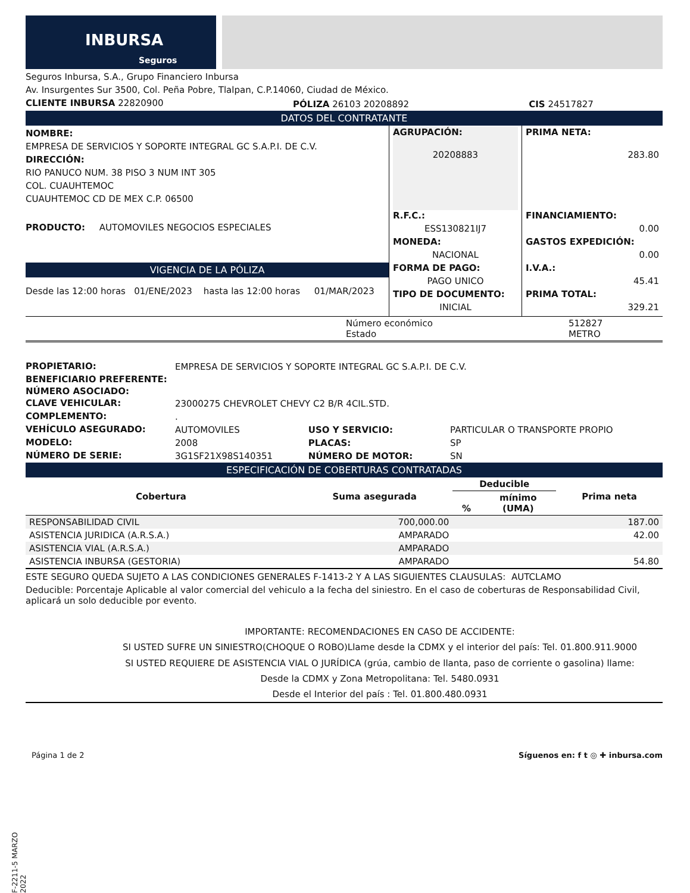INBURSA
Seguros
Seguros Inbursa, S.A., Grupo Financiero Inbursa
Av. Insurgentes Sur 3500, Col. Peña Pobre, Tlalpan, C.P.14060, Ciudad de México.
| CLIENTE INBURSA 22820900 | PÓLIZA 26103 20208892 | CIS 24517827 |
DATOS DEL CONTRATANTE
| NOMBRE: EMPRESA DE SERVICIOS Y SOPORTE INTEGRAL GC S.A.P.I. DE C.V. DIRECCIÓN: RIO PANUCO NUM. 38 PISO 3 NUM INT 305 COL. CUAUHTEMOC CUAUHTEMOC CD DE MEX C.P. 06500 PRODUCTO: AUTOMOVILES NEGOCIOS ESPECIALES VIGENCIA DE LA PÓLIZA Desde las 12:00 horas 01/ENE/2023 hasta las 12:00 horas 01/MAR/2023 | AGRUPACIÓN: 20208883 R.F.C.: ESS130821IJ7 MONEDA: NACIONAL FORMA DE PAGO: PAGO UNICO TIPO DE DOCUMENTO: INICIAL | PRIMA NETA: 283.80 FINANCIAMIENTO: 0.00 GASTOS EXPEDICIÓN: 0.00 I.V.A.: 45.41 PRIMA TOTAL: 329.21 |
| | Número económico Estado | 512827 METRO |
| PROPIETARIO: | EMPRESA DE SERVICIOS Y SOPORTE INTEGRAL GC S.A.P.I. DE C.V. | | |
| BENEFICIARIO PREFERENTE: | | | |
| NÚMERO ASOCIADO: | | | |
| CLAVE VEHICULAR: | 23000275 CHEVROLET CHEVY C2 B/R 4CIL.STD. | | |
| COMPLEMENTO: | . | | |
| VEHÍCULO ASEGURADO: | AUTOMOVILES | USO Y SERVICIO: | PARTICULAR O TRANSPORTE PROPIO |
| MODELO: | 2008 | PLACAS: | SP |
| NÚMERO DE SERIE: | 3G1SF21X98S140351 | NÚMERO DE MOTOR: | SN |
ESPECIFICACIÓN DE COBERTURAS CONTRATADAS
| Cobertura | Suma asegurada | Deducible | | Prima neta |
| --- | --- | --- | --- | --- |
| | | % | mínimo (UMA) | |
| RESPONSABILIDAD CIVIL | 700,000.00 | | | 187.00 |
| ASISTENCIA JURIDICA (A.R.S.A.) | AMPARADO | | | 42.00 |
| ASISTENCIA VIAL (A.R.S.A.) | AMPARADO | | | |
| ASISTENCIA INBURSA (GESTORIA) | AMPARADO | | | 54.80 |
ESTE SEGURO QUEDA SUJETO A LAS CONDICIONES GENERALES F-1413-2 Y A LAS SIGUIENTES CLAUSULAS: AUTCLAMO
Deducible: Porcentaje Aplicable al valor comercial del vehiculo a la fecha del siniestro. En el caso de coberturas de Responsabilidad Civil, aplicará un solo deducible por evento.
IMPORTANTE: RECOMENDACIONES EN CASO DE ACCIDENTE:
SI USTED SUFRE UN SINIESTRO(CHOQUE O ROBO)Llame desde la CDMX y el interior del país: Tel. 01.800.911.9000
SI USTED REQUIERE DE ASISTENCIA VIAL O JURÍDICA (grúa, cambio de llanta, paso de corriente o gasolina) llame:
Desde la CDMX y Zona Metropolitana: Tel. 5480.0931
Desde el Interior del país : Tel. 01.800.480.0931
Página 1 de 2 Síguenos en: f t ◎ ✚ inbursa.com
F-2211-5 MARZO 2022